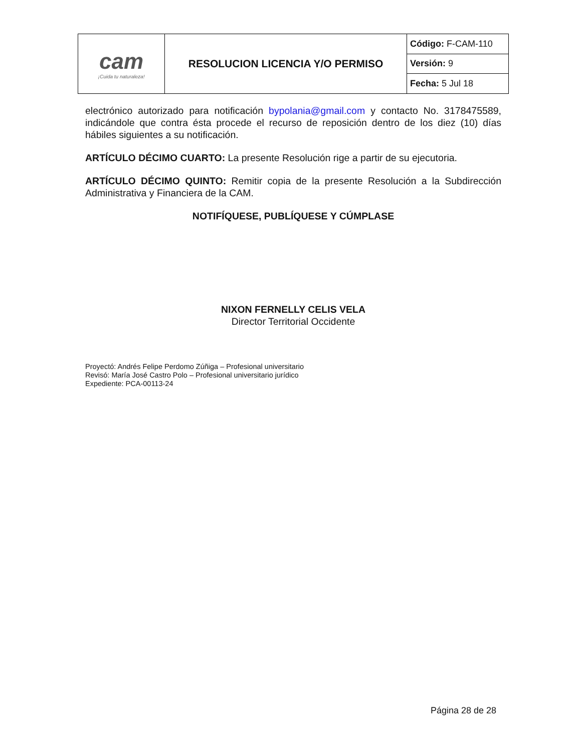| cam ¡Cuida tu naturaleza! | RESOLUCION LICENCIA Y/O PERMISO | Código: F-CAM-110 |
| | | Versión: 9 |
| | | Fecha: 5 Jul 18 |
electrónico autorizado para notificación bypolania@gmail.com y contacto No. 3178475589, indicándole que contra ésta procede el recurso de reposición dentro de los diez (10) días hábiles siguientes a su notificación.
ARTÍCULO DÉCIMO CUARTO: La presente Resolución rige a partir de su ejecutoria.
ARTÍCULO DÉCIMO QUINTO: Remitir copia de la presente Resolución a la Subdirección Administrativa y Financiera de la CAM.
NOTIFÍQUESE, PUBLÍQUESE Y CÚMPLASE
NIXON FERNELLY CELIS VELA
Director Territorial Occidente
Proyectó: Andrés Felipe Perdomo Zúñiga – Profesional universitario
Revisó: María José Castro Polo – Profesional universitario jurídico
Expediente: PCA-00113-24
Página 28 de 28